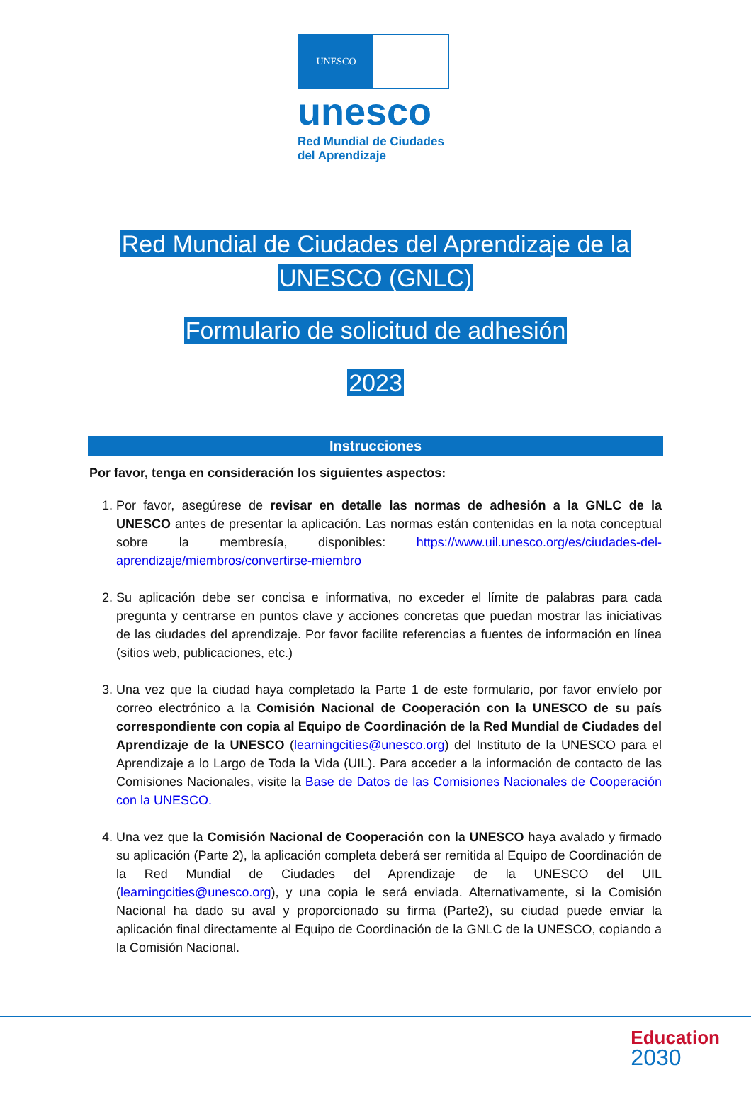UNESCO
unesco
Red Mundial de Ciudades
del Aprendizaje
Red Mundial de Ciudades del Aprendizaje de la
UNESCO (GNLC)
Formulario de solicitud de adhesión
2023
Instrucciones
Por favor, tenga en consideración los siguientes aspectos:
1. Por favor, asegúrese de revisar en detalle las normas de adhesión a la GNLC de la UNESCO antes de presentar la aplicación. Las normas están contenidas en la nota conceptual sobre la membresía, disponibles: https://www.uil.unesco.org/es/ciudades-del-aprendizaje/miembros/convertirse-miembro
2. Su aplicación debe ser concisa e informativa, no exceder el límite de palabras para cada pregunta y centrarse en puntos clave y acciones concretas que puedan mostrar las iniciativas de las ciudades del aprendizaje. Por favor facilite referencias a fuentes de información en línea (sitios web, publicaciones, etc.)
3. Una vez que la ciudad haya completado la Parte 1 de este formulario, por favor envíelo por correo electrónico a la Comisión Nacional de Cooperación con la UNESCO de su país correspondiente con copia al Equipo de Coordinación de la Red Mundial de Ciudades del Aprendizaje de la UNESCO (learningcities@unesco.org) del Instituto de la UNESCO para el Aprendizaje a lo Largo de Toda la Vida (UIL). Para acceder a la información de contacto de las Comisiones Nacionales, visite la Base de Datos de las Comisiones Nacionales de Cooperación con la UNESCO.
4. Una vez que la Comisión Nacional de Cooperación con la UNESCO haya avalado y firmado su aplicación (Parte 2), la aplicación completa deberá ser remitida al Equipo de Coordinación de la Red Mundial de Ciudades del Aprendizaje de la UNESCO del UIL (learningcities@unesco.org), y una copia le será enviada. Alternativamente, si la Comisión Nacional ha dado su aval y proporcionado su firma (Parte2), su ciudad puede enviar la aplicación final directamente al Equipo de Coordinación de la GNLC de la UNESCO, copiando a la Comisión Nacional.
Education
2030